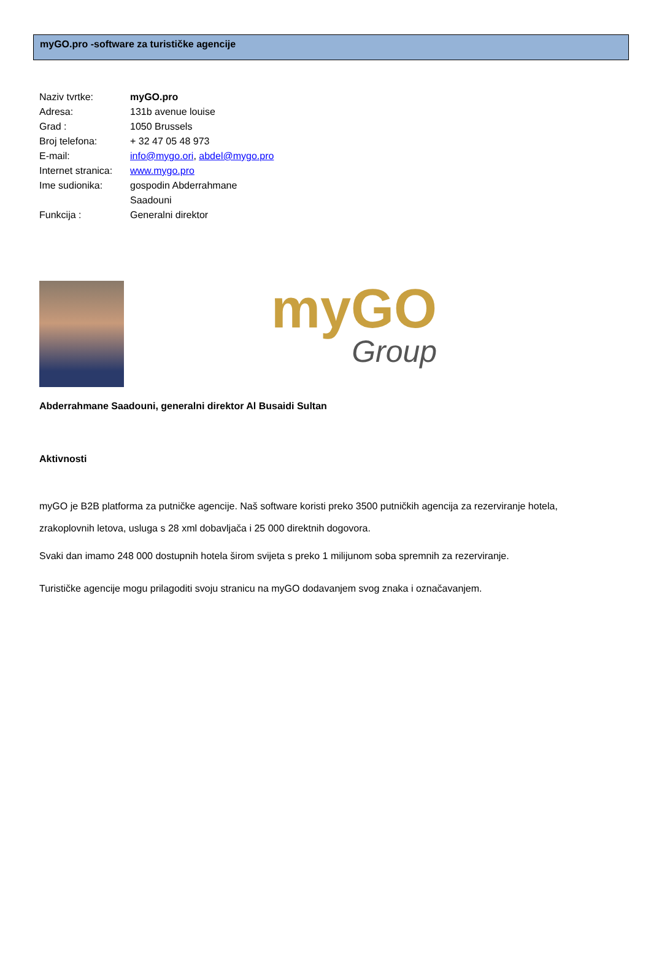myGO.pro -software za turističke agencije
Naziv tvrtke: myGO.pro
Adresa: 131b avenue louise
Grad : 1050 Brussels
Broj telefona: + 32 47 05 48 973
E-mail: info@mygo.ori, abdel@mygo.pro
Internet stranica:
www.mygo.pro
Ime sudionika: gospodin Abderrahmane
Saadouni
Funkcija : Generalni direktor
myGO
Group
Abderrahmane Saadouni, generalni direktor Al Busaidi Sultan
Aktivnosti
myGO je B2B platforma za putničke agencije. Naš software koristi preko 3500 putničkih agencija za rezerviranje hotela, zrakoplovnih letova, usluga s 28 xml dobavljača i 25 000 direktnih dogovora.
Svaki dan imamo 248 000 dostupnih hotela širom svijeta s preko 1 milijunom soba spremnih za rezerviranje.
Turističke agencije mogu prilagoditi svoju stranicu na myGO dodavanjem svog znaka i označavanjem.